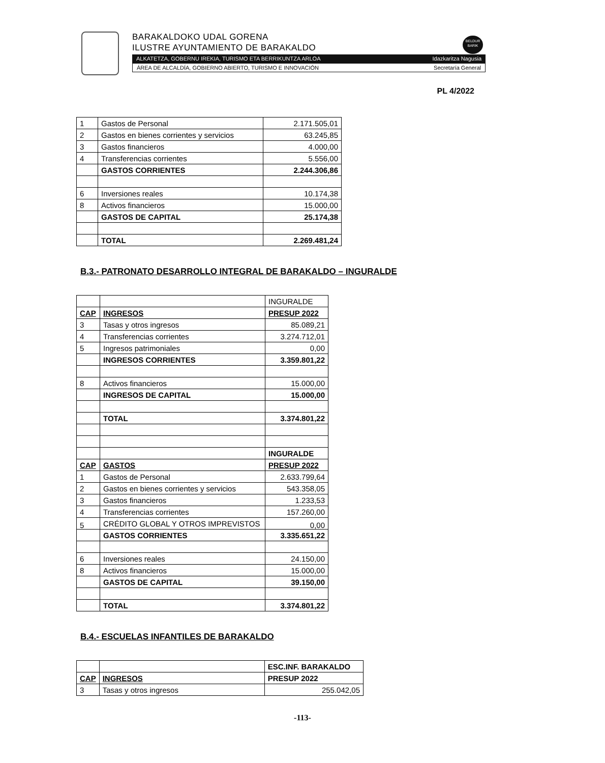BARAKALDOKO UDAL GORENA
ILUSTRE AYUNTAMIENTO DE BARAKALDO
BELDUR
BARIK
ALKATETZA, GOBERNU IREKIA, TURISMO ETA BERRIKUNTZA ARLOA Idazkaritza Nagusia
ÁREA DE ALCALDÍA, GOBIERNO ABIERTO, TURISMO E INNOVACIÓN Secretaría General
PL 4/2022
| 1 | Gastos de Personal | 2.171.505,01 |
| 2 | Gastos en bienes corrientes y servicios | 63.245,85 |
| 3 | Gastos financieros | 4.000,00 |
| 4 | Transferencias corrientes | 5.556,00 |
| | GASTOS CORRIENTES | 2.244.306,86 |
| 6 | Inversiones reales | 10.174,38 |
| 8 | Activos financieros | 15.000,00 |
| | GASTOS DE CAPITAL | 25.174,38 |
| | TOTAL | 2.269.481,24 |
B.3.- PATRONATO DESARROLLO INTEGRAL DE BARAKALDO – INGURALDE
| | | INGURALDE |
| CAP | INGRESOS | PRESUP 2022 |
| 3 | Tasas y otros ingresos | 85.089,21 |
| 4 | Transferencias corrientes | 3.274.712,01 |
| 5 | Ingresos patrimoniales | 0,00 |
| | INGRESOS CORRIENTES | 3.359.801,22 |
| 8 | Activos financieros | 15.000,00 |
| | INGRESOS DE CAPITAL | 15.000,00 |
| | TOTAL | 3.374.801,22 |
| | | INGURALDE |
| CAP | GASTOS | PRESUP 2022 |
| 1 | Gastos de Personal | 2.633.799,64 |
| 2 | Gastos en bienes corrientes y servicios | 543.358,05 |
| 3 | Gastos financieros | 1.233,53 |
| 4 | Transferencias corrientes | 157.260,00 |
| 5 | CRÉDITO GLOBAL Y OTROS IMPREVISTOS | 0,00 |
| | GASTOS CORRIENTES | 3.335.651,22 |
| 6 | Inversiones reales | 24.150,00 |
| 8 | Activos financieros | 15.000,00 |
| | GASTOS DE CAPITAL | 39.150,00 |
| | TOTAL | 3.374.801,22 |
B.4.- ESCUELAS INFANTILES DE BARAKALDO
| | | ESC.INF. BARAKALDO |
| CAP | INGRESOS | PRESUP 2022 |
| 3 | Tasas y otros ingresos | 255.042,05 |
-113-